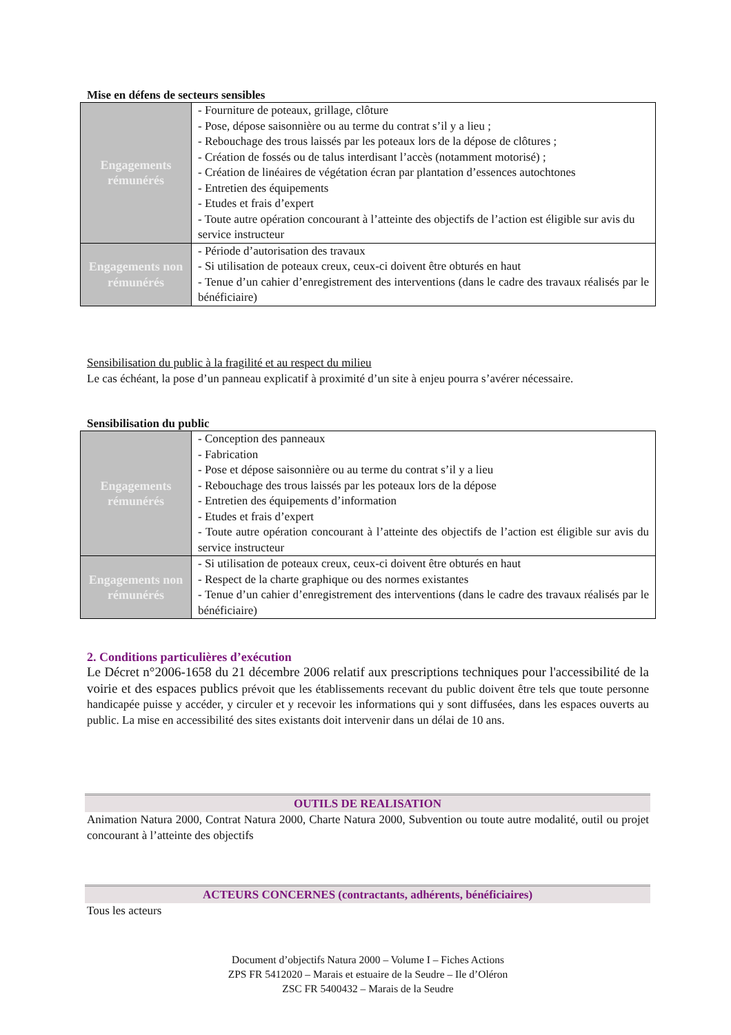Mise en défens de secteurs sensibles
| Engagements rémunérés | - Fourniture de poteaux, grillage, clôture - Pose, dépose saisonnière ou au terme du contrat s’il y a lieu ; - Rebouchage des trous laissés par les poteaux lors de la dépose de clôtures ; - Création de fossés ou de talus interdisant l’accès (notamment motorisé) ; - Création de linéaires de végétation écran par plantation d’essences autochtones - Entretien des équipements - Etudes et frais d’expert - Toute autre opération concourant à l’atteinte des objectifs de l’action est éligible sur avis du service instructeur |
| Engagements non rémunérés | - Période d’autorisation des travaux - Si utilisation de poteaux creux, ceux-ci doivent être obturés en haut - Tenue d’un cahier d’enregistrement des interventions (dans le cadre des travaux réalisés par le bénéficiaire) |
Sensibilisation du public à la fragilité et au respect du milieu
Le cas échéant, la pose d’un panneau explicatif à proximité d’un site à enjeu pourra s’avérer nécessaire.
Sensibilisation du public
| Engagements rémunérés | - Conception des panneaux - Fabrication - Pose et dépose saisonnière ou au terme du contrat s’il y a lieu - Rebouchage des trous laissés par les poteaux lors de la dépose - Entretien des équipements d’information - Etudes et frais d’expert - Toute autre opération concourant à l’atteinte des objectifs de l’action est éligible sur avis du service instructeur |
| Engagements non rémunérés | - Si utilisation de poteaux creux, ceux-ci doivent être obturés en haut - Respect de la charte graphique ou des normes existantes - Tenue d’un cahier d’enregistrement des interventions (dans le cadre des travaux réalisés par le bénéficiaire) |
2. Conditions particulières d’exécution
Le Décret n°2006-1658 du 21 décembre 2006 relatif aux prescriptions techniques pour l'accessibilité de la voirie et des espaces publics prévoit que les établissements recevant du public doivent être tels que toute personne handicapée puisse y accéder, y circuler et y recevoir les informations qui y sont diffusées, dans les espaces ouverts au public. La mise en accessibilité des sites existants doit intervenir dans un délai de 10 ans.
OUTILS DE REALISATION
Animation Natura 2000, Contrat Natura 2000, Charte Natura 2000, Subvention ou toute autre modalité, outil ou projet concourant à l’atteinte des objectifs
ACTEURS CONCERNES (contractants, adhérents, bénéficiaires)
Tous les acteurs
Document d’objectifs Natura 2000 – Volume I – Fiches Actions
ZPS FR 5412020 – Marais et estuaire de la Seudre – Ile d’Oléron
ZSC FR 5400432 – Marais de la Seudre